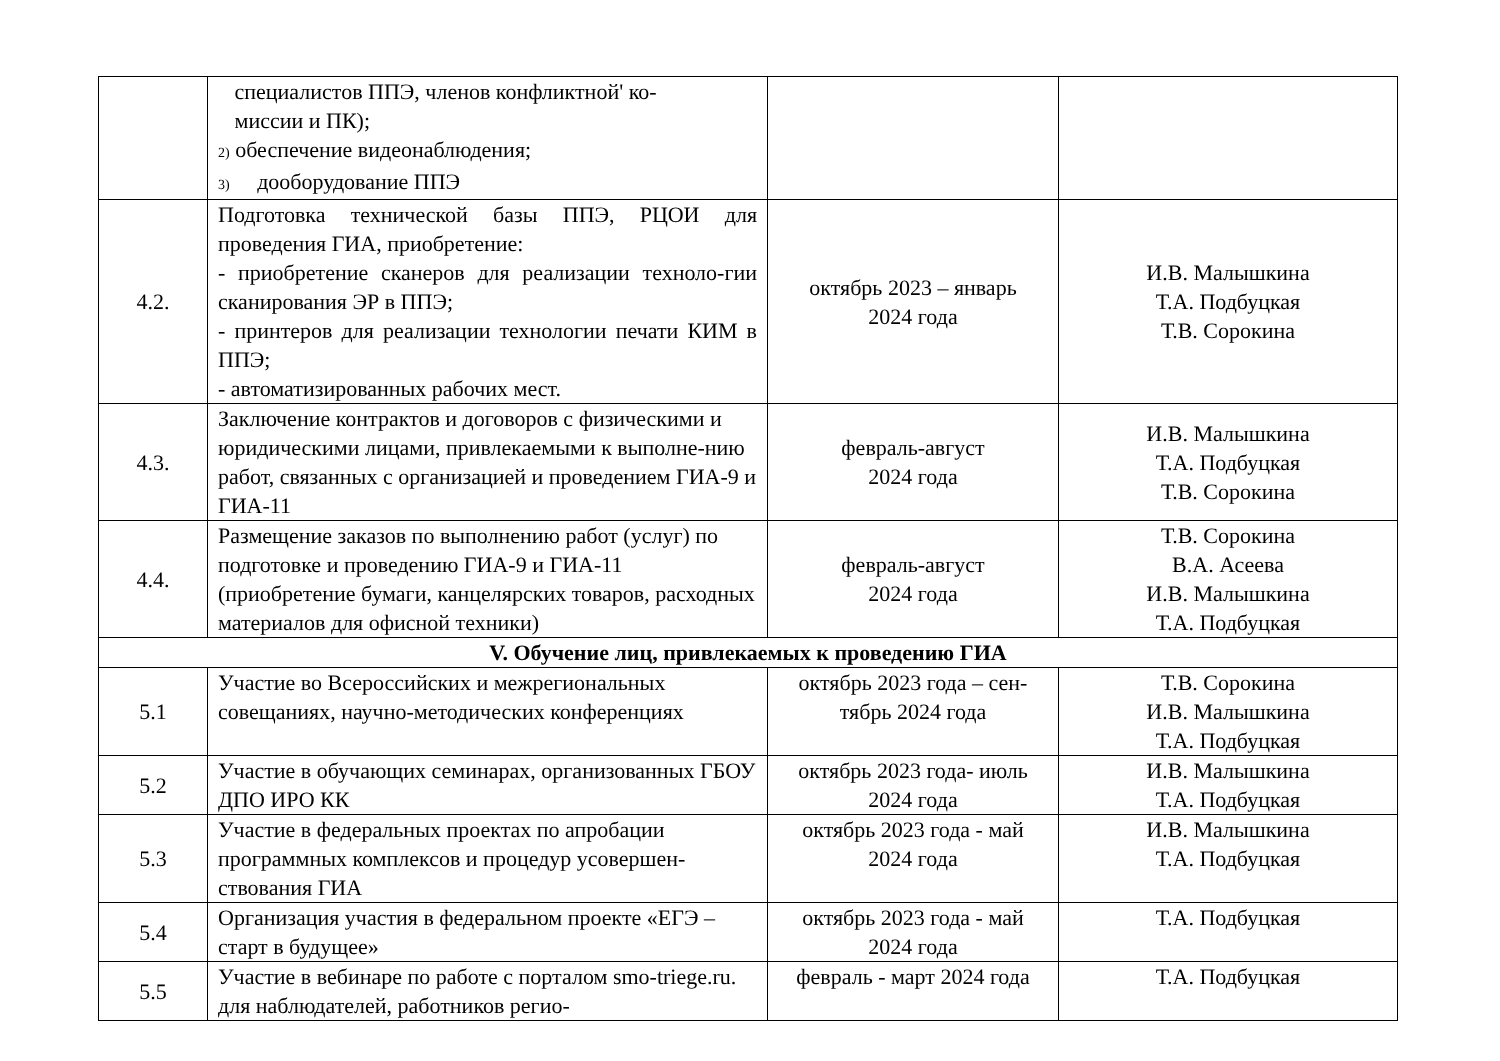| | специалистов ППЭ, членов конфликтной' ко- миссии и ПК); 2) обеспечение видеонаблюдения; 3) дооборудование ППЭ | | |
| 4.2. | Подготовка технической базы ППЭ, РЦОИ для проведения ГИА, приобретение: - приобретение сканеров для реализации техноло-гии сканирования ЭР в ППЭ; - принтеров для реализации технологии печати КИМ в ППЭ; - автоматизированных рабочих мест. | октябрь 2023 – январь 2024 года | И.В. Малышкина Т.А. Подбуцкая Т.В. Сорокина |
| 4.3. | Заключение контрактов и договоров с физическими и юридическими лицами, привлекаемыми к выполне-нию работ, связанных с организацией и проведением ГИА-9 и ГИА-11 | февраль-август 2024 года | И.В. Малышкина Т.А. Подбуцкая Т.В. Сорокина |
| 4.4. | Размещение заказов по выполнению работ (услуг) по подготовке и проведению ГИА-9 и ГИА-11 (приобретение бумаги, канцелярских товаров, расходных материалов для офисной техники) | февраль-август 2024 года | Т.В. Сорокина В.А. Асеева И.В. Малышкина Т.А. Подбуцкая |
| V. Обучение лиц, привлекаемых к проведению ГИА | | | |
| 5.1 | Участие во Всероссийских и межрегиональных совещаниях, научно-методических конференциях | октябрь 2023 года – сен- тябрь 2024 года | Т.В. Сорокина И.В. Малышкина Т.А. Подбуцкая |
| 5.2 | Участие в обучающих семинарах, организованных ГБОУ ДПО ИРО КК | октябрь 2023 года- июль 2024 года | И.В. Малышкина Т.А. Подбуцкая |
| 5.3 | Участие в федеральных проектах по апробации программных комплексов и процедур усовершен-ствования ГИА | октябрь 2023 года - май 2024 года | И.В. Малышкина Т.А. Подбуцкая |
| 5.4 | Организация участия в федеральном проекте «ЕГЭ – старт в будущее» | октябрь 2023 года - май 2024 года | Т.А. Подбуцкая |
| 5.5 | Участие в вебинаре по работе с порталом smo-triege.ru. для наблюдателей, работников регио- | февраль - март 2024 года | Т.А. Подбуцкая |